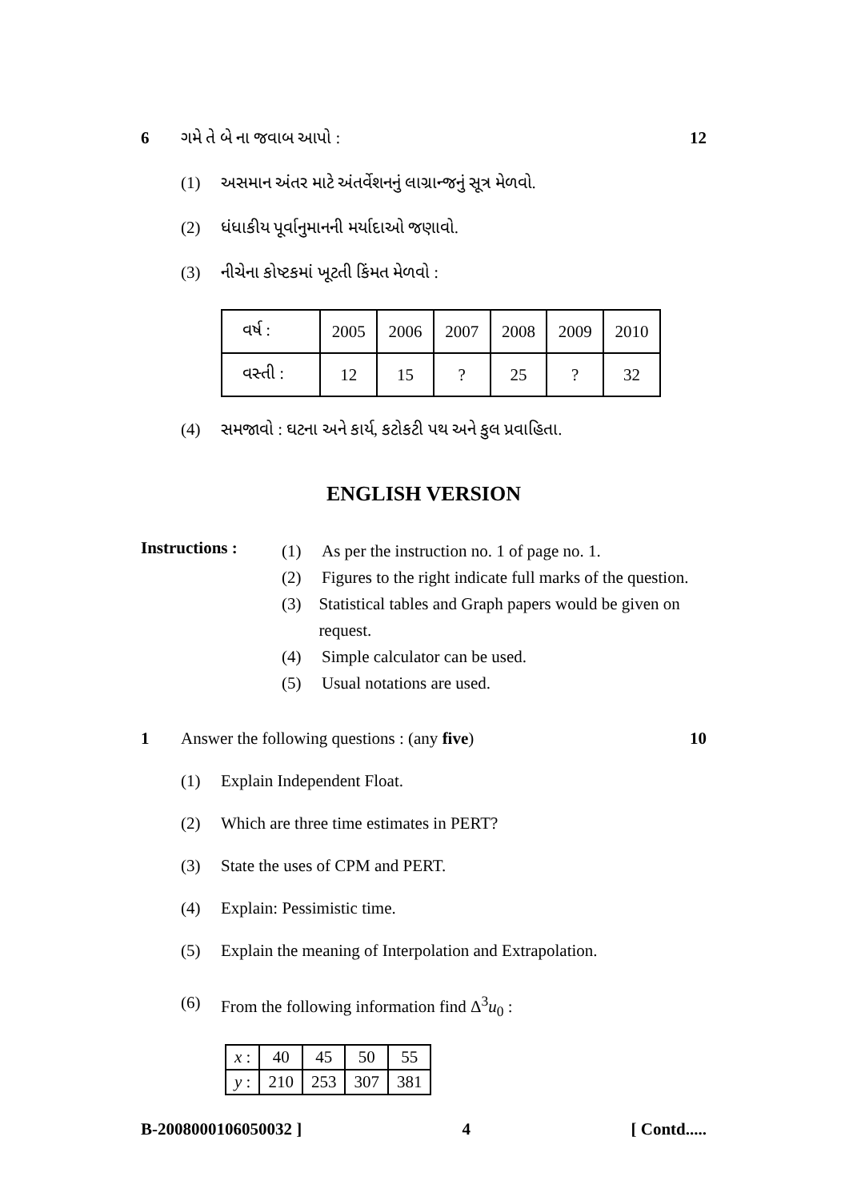6 ગમે તે બે ના જવાબ આપો : 12
(1) અસમાન અંતર માટે અંતર્વેશનનું લાગ્રાન્જનું સૂત્ર મેળવો.
(2) ધંધાકીય પૂર્વાનુમાનની મર્યાદાઓ જણાવો.
(3) નીચેના કોષ્ટકમાં ખૂટતી કિંમત મેળવો :
| વર્ષ : | 2005 | 2006 | 2007 | 2008 | 2009 | 2010 |
| વસ્તી : | 12 | 15 | ? | 25 | ? | 32 |
(4) સમજાવો : ઘટના અને કાર્ય, કટોકટી પથ અને કુલ પ્રવાહિતા.
ENGLISH VERSION
Instructions :
(1) As per the instruction no. 1 of page no. 1.
(2) Figures to the right indicate full marks of the question.
(3) Statistical tables and Graph papers would be given on request.
(4) Simple calculator can be used.
(5) Usual notations are used.
1 Answer the following questions : (any five) 10
(1) Explain Independent Float.
(2) Which are three time estimates in PERT?
(3) State the uses of CPM and PERT.
(4) Explain: Pessimistic time.
(5) Explain the meaning of Interpolation and Extrapolation.
(6) From the following information find Δ<sup>3</sup>u<sub>0</sub> :
| x : | 40 | 45 | 50 | 55 |
| y : | 210 | 253 | 307 | 381 |
B-2008000106050032 ] 4 [ Contd.....